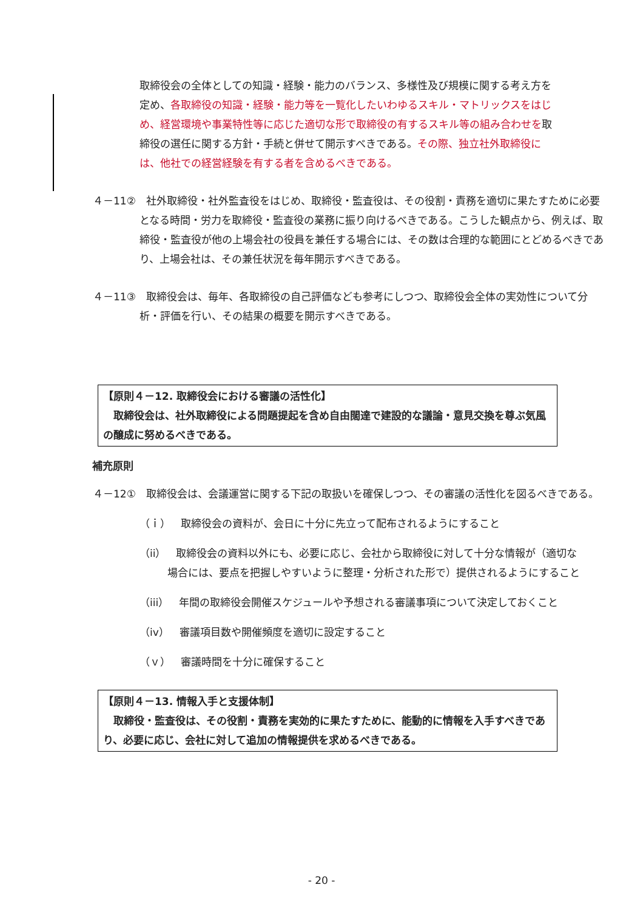取締役会の全体としての知識・経験・能力のバランス、多様性及び規模に関する考え方を定め、各取締役の知識・経験・能力等を一覧化したいわゆるスキル・マトリックスをはじめ、経営環境や事業特性等に応じた適切な形で取締役の有するスキル等の組み合わせを取締役の選任に関する方針・手続と併せて開示すべきである。その際、独立社外取締役には、他社での経営経験を有する者を含めるべきである。
４－11②　社外取締役・社外監査役をはじめ、取締役・監査役は、その役割・責務を適切に果たすために必要となる時間・労力を取締役・監査役の業務に振り向けるべきである。こうした観点から、例えば、取締役・監査役が他の上場会社の役員を兼任する場合には、その数は合理的な範囲にとどめるべきであり、上場会社は、その兼任状況を毎年開示すべきである。
４－11③　取締役会は、毎年、各取締役の自己評価なども参考にしつつ、取締役会全体の実効性について分析・評価を行い、その結果の概要を開示すべきである。
【原則４－12. 取締役会における審議の活性化】
　取締役会は、社外取締役による問題提起を含め自由闊達で建設的な議論・意見交換を尊ぶ気風の醸成に努めるべきである。
補充原則
４－12①　取締役会は、会議運営に関する下記の取扱いを確保しつつ、その審議の活性化を図るべきである。
（ｉ）　取締役会の資料が、会日に十分に先立って配布されるようにすること
（ii）　取締役会の資料以外にも、必要に応じ、会社から取締役に対して十分な情報が（適切な場合には、要点を把握しやすいように整理・分析された形で）提供されるようにすること
（iii）　年間の取締役会開催スケジュールや予想される審議事項について決定しておくこと
（iv）　審議項目数や開催頻度を適切に設定すること
（ｖ）　審議時間を十分に確保すること
【原則４－13. 情報入手と支援体制】
　取締役・監査役は、その役割・責務を実効的に果たすために、能動的に情報を入手すべきであり、必要に応じ、会社に対して追加の情報提供を求めるべきである。
- 20 -